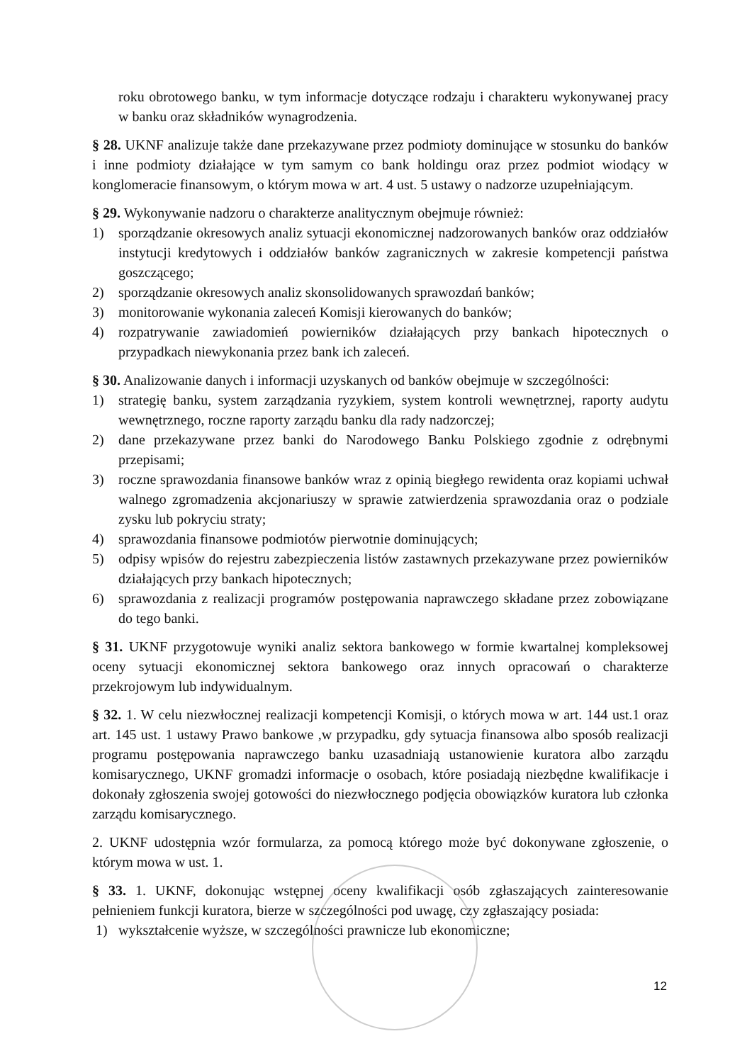roku obrotowego banku, w tym informacje dotyczące rodzaju i charakteru wykonywanej pracy w banku oraz składników wynagrodzenia.
§ 28. UKNF analizuje także dane przekazywane przez podmioty dominujące w stosunku do banków i inne podmioty działające w tym samym co bank holdingu oraz przez podmiot wiodący w konglomeracie finansowym, o którym mowa w art. 4 ust. 5 ustawy o nadzorze uzupełniającym.
§ 29. Wykonywanie nadzoru o charakterze analitycznym obejmuje również:
1) sporządzanie okresowych analiz sytuacji ekonomicznej nadzorowanych banków oraz oddziałów instytucji kredytowych i oddziałów banków zagranicznych w zakresie kompetencji państwa goszczącego;
2) sporządzanie okresowych analiz skonsolidowanych sprawozdań banków;
3) monitorowanie wykonania zaleceń Komisji kierowanych do banków;
4) rozpatrywanie zawiadomień powierników działających przy bankach hipotecznych o przypadkach niewykonania przez bank ich zaleceń.
§ 30. Analizowanie danych i informacji uzyskanych od banków obejmuje w szczególności:
1) strategię banku, system zarządzania ryzykiem, system kontroli wewnętrznej, raporty audytu wewnętrznego, roczne raporty zarządu banku dla rady nadzorczej;
2) dane przekazywane przez banki do Narodowego Banku Polskiego zgodnie z odrębnymi przepisami;
3) roczne sprawozdania finansowe banków wraz z opinią biegłego rewidenta oraz kopiami uchwał walnego zgromadzenia akcjonariuszy w sprawie zatwierdzenia sprawozdania oraz o podziale zysku lub pokryciu straty;
4) sprawozdania finansowe podmiotów pierwotnie dominujących;
5) odpisy wpisów do rejestru zabezpieczenia listów zastawnych przekazywane przez powierników działających przy bankach hipotecznych;
6) sprawozdania z realizacji programów postępowania naprawczego składane przez zobowiązane do tego banki.
§ 31. UKNF przygotowuje wyniki analiz sektora bankowego w formie kwartalnej kompleksowej oceny sytuacji ekonomicznej sektora bankowego oraz innych opracowań o charakterze przekrojowym lub indywidualnym.
§ 32. 1. W celu niezwłocznej realizacji kompetencji Komisji, o których mowa w art. 144 ust.1 oraz art. 145 ust. 1 ustawy Prawo bankowe ,w przypadku, gdy sytuacja finansowa albo sposób realizacji programu postępowania naprawczego banku uzasadniają ustanowienie kuratora albo zarządu komisarycznego, UKNF gromadzi informacje o osobach, które posiadają niezbędne kwalifikacje i dokonały zgłoszenia swojej gotowości do niezwłocznego podjęcia obowiązków kuratora lub członka zarządu komisarycznego.
2. UKNF udostępnia wzór formularza, za pomocą którego może być dokonywane zgłoszenie, o którym mowa w ust. 1.
§ 33. 1. UKNF, dokonując wstępnej oceny kwalifikacji osób zgłaszających zainteresowanie pełnieniem funkcji kuratora, bierze w szczególności pod uwagę, czy zgłaszający posiada:
1) wykształcenie wyższe, w szczególności prawnicze lub ekonomiczne;
12